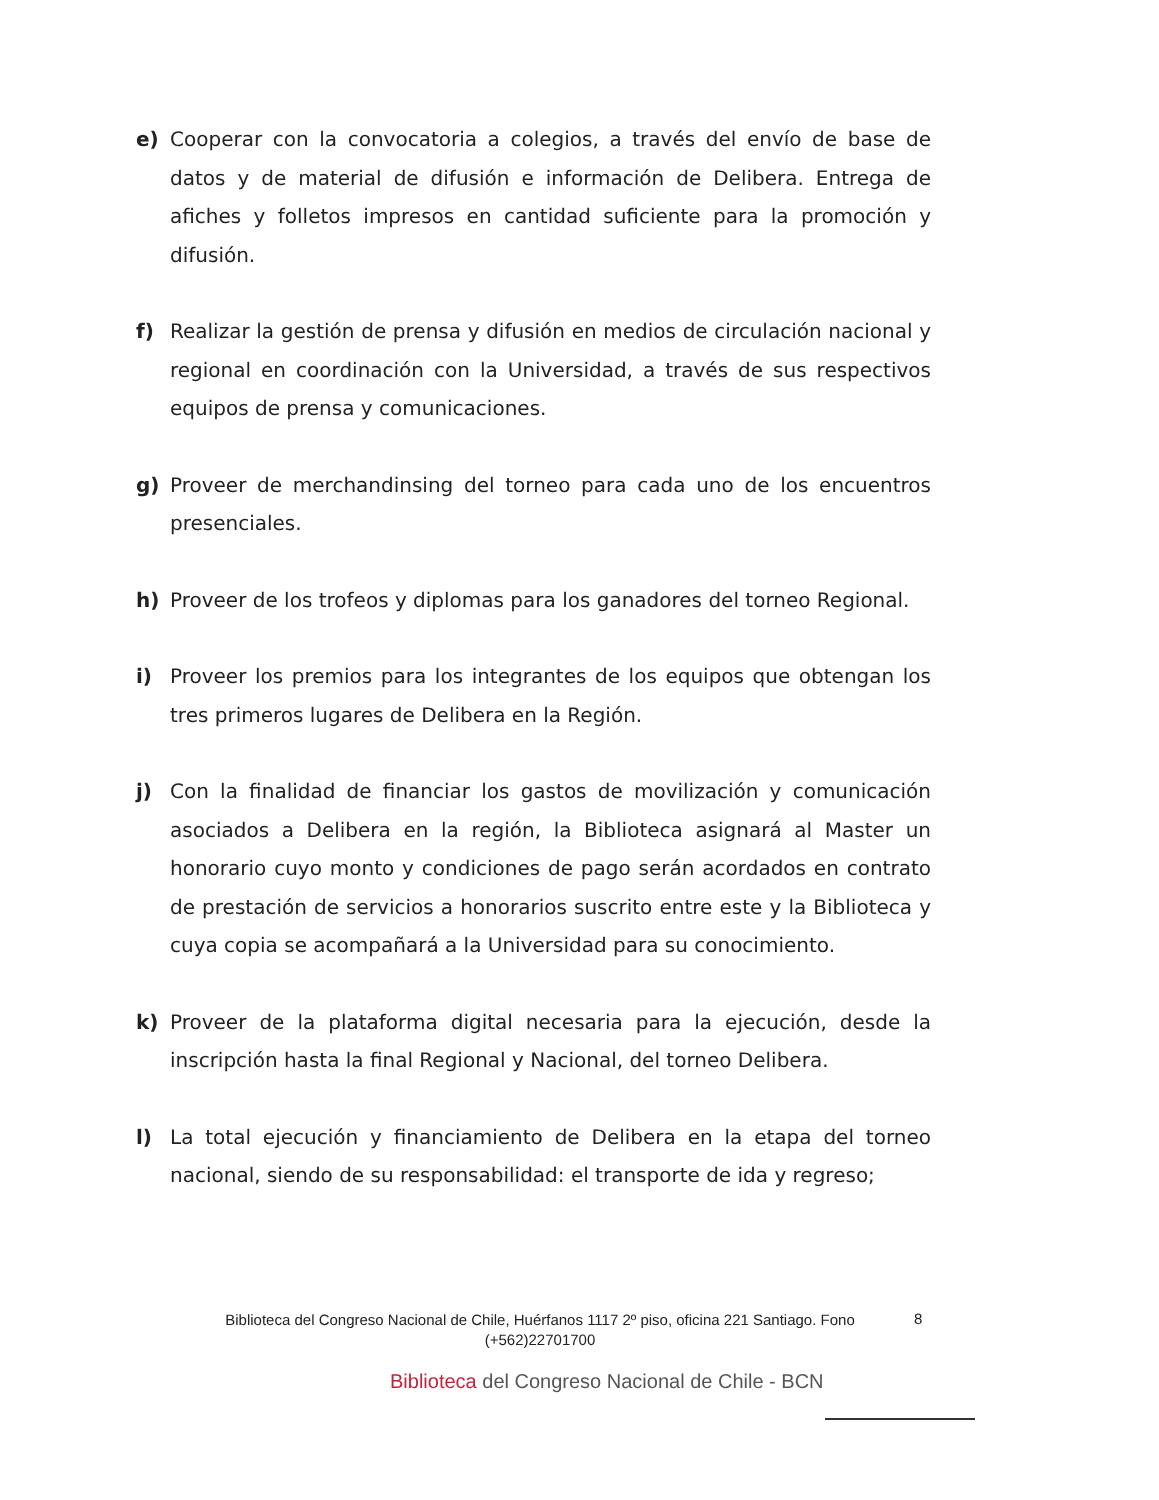e) Cooperar con la convocatoria a colegios, a través del envío de base de datos y de material de difusión e información de Delibera. Entrega de afiches y folletos impresos en cantidad suficiente para la promoción y difusión.
f) Realizar la gestión de prensa y difusión en medios de circulación nacional y regional en coordinación con la Universidad, a través de sus respectivos equipos de prensa y comunicaciones.
g) Proveer de merchandinsing del torneo para cada uno de los encuentros presenciales.
h) Proveer de los trofeos y diplomas para los ganadores del torneo Regional.
i) Proveer los premios para los integrantes de los equipos que obtengan los tres primeros lugares de Delibera en la Región.
j) Con la finalidad de financiar los gastos de movilización y comunicación asociados a Delibera en la región, la Biblioteca asignará al Master un honorario cuyo monto y condiciones de pago serán acordados en contrato de prestación de servicios a honorarios suscrito entre este y la Biblioteca y cuya copia se acompañará a la Universidad para su conocimiento.
k) Proveer de la plataforma digital necesaria para la ejecución, desde la inscripción hasta la final Regional y Nacional, del torneo Delibera.
l) La total ejecución y financiamiento de Delibera en la etapa del torneo nacional, siendo de su responsabilidad: el transporte de ida y regreso;
Biblioteca del Congreso Nacional de Chile, Huérfanos 1117 2º piso, oficina 221 Santiago. Fono (+562)22701700
8
Biblioteca del Congreso Nacional de Chile - BCN